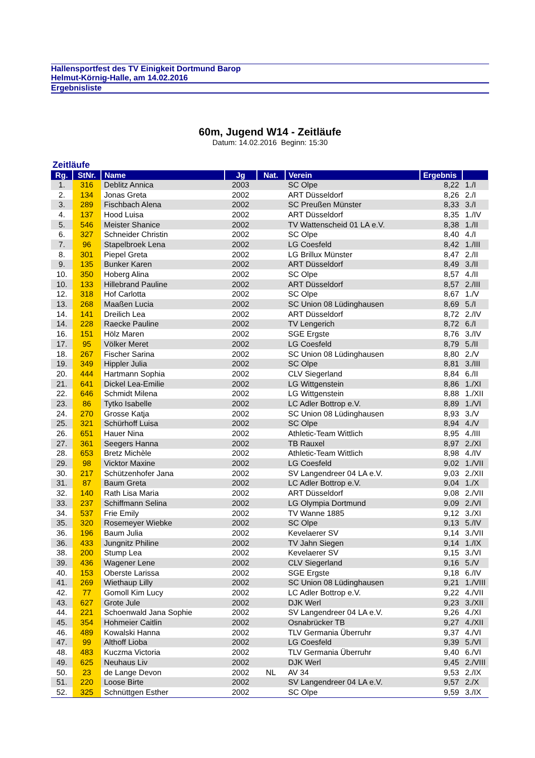Hallensportfest des TV Einigkeit Dortmund Barop
Helmut-Körnig-Halle, am 14.02.2016
Ergebnisliste
60m, Jugend W14 - Zeitläufe
Datum: 14.02.2016 Beginn: 15:30
Zeitläufe
| Rg. | StNr. | Name | Jg | Nat. | Verein | Ergebnis | |
| --- | --- | --- | --- | --- | --- | --- | --- |
| 1. | 316 | Deblitz Annica | 2003 | | SC Olpe | 8,22 | 1./I |
| 2. | 134 | Jonas Greta | 2002 | | ART Düsseldorf | 8,26 | 2./I |
| 3. | 289 | Fischbach Alena | 2002 | | SC Preußen Münster | 8,33 | 3./I |
| 4. | 137 | Hood Luisa | 2002 | | ART Düsseldorf | 8,35 | 1./IV |
| 5. | 546 | Meister Shanice | 2002 | | TV Wattenscheid 01 LA e.V. | 8,38 | 1./II |
| 6. | 327 | Schneider Christin | 2002 | | SC Olpe | 8,40 | 4./I |
| 7. | 96 | Stapelbroek Lena | 2002 | | LG Coesfeld | 8,42 | 1./III |
| 8. | 301 | Piepel Greta | 2002 | | LG Brillux Münster | 8,47 | 2./II |
| 9. | 135 | Bunker Karen | 2002 | | ART Düsseldorf | 8,49 | 3./II |
| 10. | 350 | Hoberg Alina | 2002 | | SC Olpe | 8,57 | 4./II |
| 10. | 133 | Hillebrand Pauline | 2002 | | ART Düsseldorf | 8,57 | 2./III |
| 12. | 318 | Hof Carlotta | 2002 | | SC Olpe | 8,67 | 1./V |
| 13. | 268 | Maaßen Lucia | 2002 | | SC Union 08 Lüdinghausen | 8,69 | 5./I |
| 14. | 141 | Dreilich Lea | 2002 | | ART Düsseldorf | 8,72 | 2./IV |
| 14. | 228 | Raecke Pauline | 2002 | | TV Lengerich | 8,72 | 6./I |
| 16. | 151 | Hölz Maren | 2002 | | SGE Ergste | 8,76 | 3./IV |
| 17. | 95 | Völker Meret | 2002 | | LG Coesfeld | 8,79 | 5./II |
| 18. | 267 | Fischer Sarina | 2002 | | SC Union 08 Lüdinghausen | 8,80 | 2./V |
| 19. | 349 | Hippler Julia | 2002 | | SC Olpe | 8,81 | 3./III |
| 20. | 444 | Hartmann Sophia | 2002 | | CLV Siegerland | 8,84 | 6./II |
| 21. | 641 | Dickel Lea-Emilie | 2002 | | LG Wittgenstein | 8,86 | 1./XI |
| 22. | 646 | Schmidt Milena | 2002 | | LG Wittgenstein | 8,88 | 1./XII |
| 23. | 86 | Tytko Isabelle | 2002 | | LC Adler Bottrop e.V. | 8,89 | 1./VI |
| 24. | 270 | Grosse Katja | 2002 | | SC Union 08 Lüdinghausen | 8,93 | 3./V |
| 25. | 321 | Schürhoff Luisa | 2002 | | SC Olpe | 8,94 | 4./V |
| 26. | 651 | Hauer Nina | 2002 | | Athletic-Team Wittlich | 8,95 | 4./III |
| 27. | 361 | Seegers Hanna | 2002 | | TB Rauxel | 8,97 | 2./XI |
| 28. | 653 | Bretz Michèle | 2002 | | Athletic-Team Wittlich | 8,98 | 4./IV |
| 29. | 98 | Vicktor Maxine | 2002 | | LG Coesfeld | 9,02 | 1./VII |
| 30. | 217 | Schützenhofer Jana | 2002 | | SV Langendreer 04 LA e.V. | 9,03 | 2./XII |
| 31. | 87 | Baum Greta | 2002 | | LC Adler Bottrop e.V. | 9,04 | 1./X |
| 32. | 140 | Rath Lisa Maria | 2002 | | ART Düsseldorf | 9,08 | 2./VII |
| 33. | 237 | Schiffmann Selina | 2002 | | LG Olympia Dortmund | 9,09 | 2./VI |
| 34. | 537 | Frie Emily | 2002 | | TV Wanne 1885 | 9,12 | 3./XI |
| 35. | 320 | Rosemeyer Wiebke | 2002 | | SC Olpe | 9,13 | 5./IV |
| 36. | 196 | Baum Julia | 2002 | | Kevelaerer SV | 9,14 | 3./VII |
| 36. | 433 | Jungnitz Philine | 2002 | | TV Jahn Siegen | 9,14 | 1./IX |
| 38. | 200 | Stump Lea | 2002 | | Kevelaerer SV | 9,15 | 3./VI |
| 39. | 436 | Wagener Lene | 2002 | | CLV Siegerland | 9,16 | 5./V |
| 40. | 153 | Oberste Larissa | 2002 | | SGE Ergste | 9,18 | 6./IV |
| 41. | 269 | Wiethaup Lilly | 2002 | | SC Union 08 Lüdinghausen | 9,21 | 1./VIII |
| 42. | 77 | Gomoll Kim Lucy | 2002 | | LC Adler Bottrop e.V. | 9,22 | 4./VII |
| 43. | 627 | Grote Jule | 2002 | | DJK Werl | 9,23 | 3./XII |
| 44. | 221 | Schoenwald Jana Sophie | 2002 | | SV Langendreer 04 LA e.V. | 9,26 | 4./XI |
| 45. | 354 | Hohmeier Caitlin | 2002 | | Osnabrücker TB | 9,27 | 4./XII |
| 46. | 489 | Kowalski Hanna | 2002 | | TLV Germania Überruhr | 9,37 | 4./VI |
| 47. | 99 | Althoff Lioba | 2002 | | LG Coesfeld | 9,39 | 5./VI |
| 48. | 483 | Kuczma Victoria | 2002 | | TLV Germania Überruhr | 9,40 | 6./VI |
| 49. | 625 | Neuhaus Liv | 2002 | | DJK Werl | 9,45 | 2./VIII |
| 50. | 23 | de Lange Devon | 2002 | NL | AV 34 | 9,53 | 2./IX |
| 51. | 220 | Loose Birte | 2002 | | SV Langendreer 04 LA e.V. | 9,57 | 2./X |
| 52. | 325 | Schnüttgen Esther | 2002 | | SC Olpe | 9,59 | 3./IX |